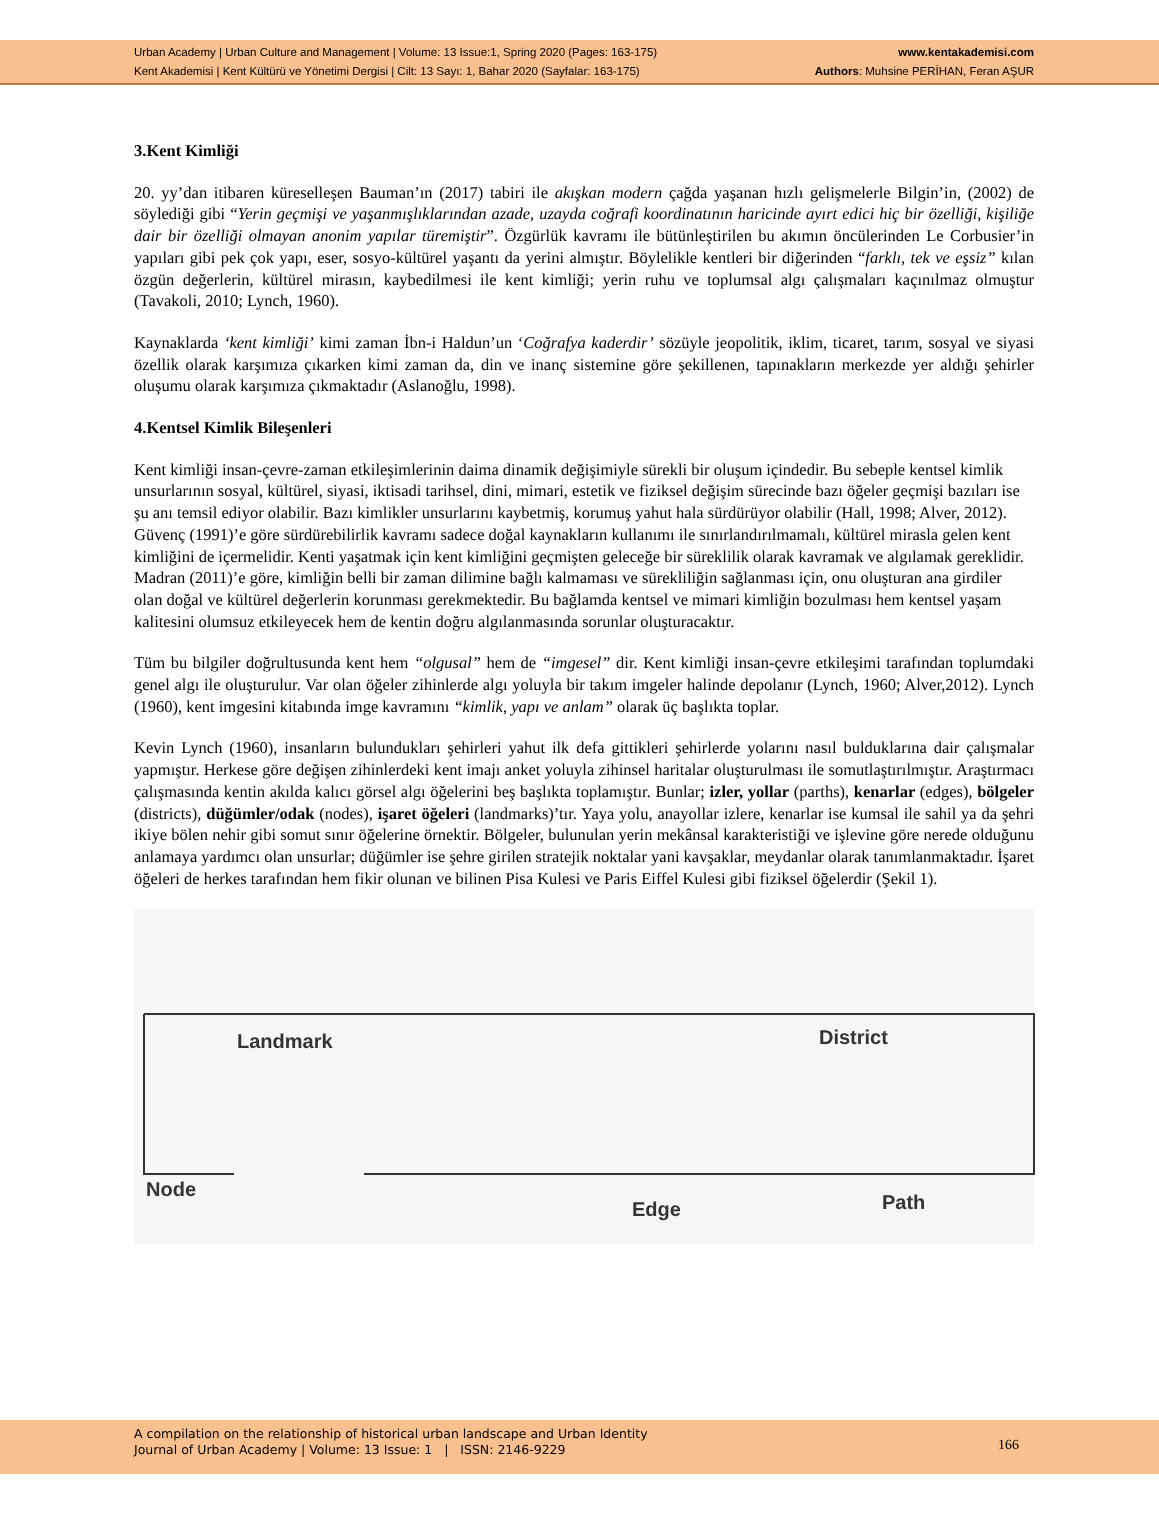Urban Academy | Urban Culture and Management | Volume: 13 Issue:1, Spring 2020 (Pages: 163-175)
Kent Akademisi | Kent Kültürü ve Yönetimi Dergisi | Cilt: 13 Sayı: 1, Bahar 2020 (Sayfalar: 163-175)
www.kentakademisi.com
Authors: Muhsine PERİHAN, Feran AŞUR
3.Kent Kimliği
20. yy’dan itibaren küreselleşen Bauman’ın (2017) tabiri ile akışkan modern çağda yaşanan hızlı gelişmelerle Bilgin’in, (2002) de söylediği gibi “Yerin geçmişi ve yaşanmışlıklarından azade, uzayda coğrafi koordinatının haricinde ayırt edici hiç bir özelliği, kişiliğe dair bir özelliği olmayan anonim yapılar türemiştir”. Özgürlük kavramı ile bütünleştirilen bu akımın öncülerinden Le Corbusier’in yapıları gibi pek çok yapı, eser, sosyo-kültürel yaşantı da yerini almıştır. Böylelikle kentleri bir diğerinden “farklı, tek ve eşsiz” kılan özgün değerlerin, kültürel mirasın, kaybedilmesi ile kent kimliği; yerin ruhu ve toplumsal algı çalışmaları kaçınılmaz olmuştur (Tavakoli, 2010; Lynch, 1960).
Kaynaklarda ‘kent kimliği’ kimi zaman İbn-i Haldun’un ‘Coğrafya kaderdir’ sözüyle jeopolitik, iklim, ticaret, tarım, sosyal ve siyasi özellik olarak karşımıza çıkarken kimi zaman da, din ve inanç sistemine göre şekillenen, tapınakların merkezde yer aldığı şehirler oluşumu olarak karşımıza çıkmaktadır (Aslanoğlu, 1998).
4.Kentsel Kimlik Bileşenleri
Kent kimliği insan-çevre-zaman etkileşimlerinin daima dinamik değişimiyle sürekli bir oluşum içindedir. Bu sebeple kentsel kimlik unsurlarının sosyal, kültürel, siyasi, iktisadi tarihsel, dini, mimari, estetik ve fiziksel değişim sürecinde bazı öğeler geçmişi bazıları ise şu anı temsil ediyor olabilir. Bazı kimlikler unsurlarını kaybetmiş, korumuş yahut hala sürdürüyor olabilir (Hall, 1998; Alver, 2012). Güvenç (1991)’e göre sürdürebilirlik kavramı sadece doğal kaynakların kullanımı ile sınırlandırılmamalı, kültürel mirasla gelen kent kimliğini de içermelidir. Kenti yaşatmak için kent kimliğini geçmişten geleceğe bir süreklilik olarak kavramak ve algılamak gereklidir. Madran (2011)’e göre, kimliğin belli bir zaman dilimine bağlı kalmaması ve sürekliliğin sağlanması için, onu oluşturan ana girdiler olan doğal ve kültürel değerlerin korunması gerekmektedir. Bu bağlamda kentsel ve mimari kimliğin bozulması hem kentsel yaşam kalitesini olumsuz etkileyecek hem de kentin doğru algılanmasında sorunlar oluşturacaktır.
Tüm bu bilgiler doğrultusunda kent hem “olgusal” hem de “imgesel” dir. Kent kimliği insan-çevre etkileşimi tarafından toplumdaki genel algı ile oluşturulur. Var olan öğeler zihinlerde algı yoluyla bir takım imgeler halinde depolanır (Lynch, 1960; Alver,2012). Lynch (1960), kent imgesini kitabında imge kavramını “kimlik, yapı ve anlam” olarak üç başlıkta toplar.
Kevin Lynch (1960), insanların bulundukları şehirleri yahut ilk defa gittikleri şehirlerde yolarını nasıl bulduklarına dair çalışmalar yapmıştır. Herkese göre değişen zihinlerdeki kent imajı anket yoluyla zihinsel haritalar oluşturulması ile somutlaştırılmıştır. Araştırmacı çalışmasında kentin akılda kalıcı görsel algı öğelerini beş başlıkta toplamıştır. Bunlar; izler, yollar (parths), kenarlar (edges), bölgeler (districts), düğümler/odak (nodes), işaret öğeleri (landmarks)’tır. Yaya yolu, anayollar izlere, kenarlar ise kumsal ile sahil ya da şehri ikiye bölen nehir gibi somut sınır öğelerine örnektir. Bölgeler, bulunulan yerin mekânsal karakteristiği ve işlevine göre nerede olduğunu anlamaya yardımcı olan unsurlar; düğümler ise şehre girilen stratejik noktalar yani kavşaklar, meydanlar olarak tanımlanmaktadır. İşaret öğeleri de herkes tarafından hem fikir olunan ve bilinen Pisa Kulesi ve Paris Eiffel Kulesi gibi fiziksel öğelerdir (Şekil 1).
Landmark District
Node
Edge Path
A compilation on the relationship of historical urban landscape and Urban Identity
Journal of Urban Academy | Volume: 13 Issue: 1 | ISSN: 2146-9229
166